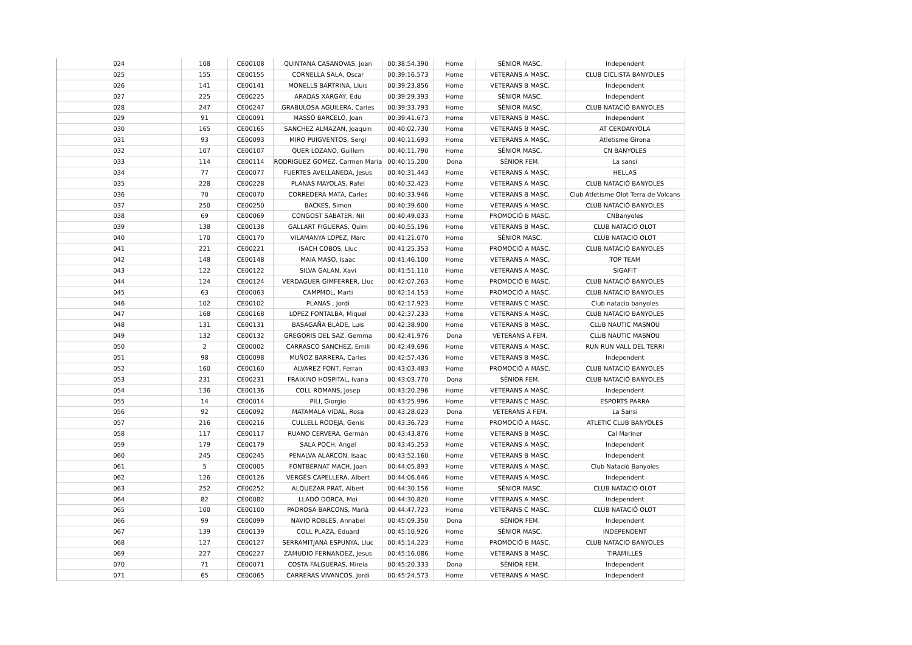| 024 | 108 | CE00108 | QUINTANA CASANOVAS, Joan | 00:38:54.390 | Home | SÈNIOR MASC. | Independent |
| 025 | 155 | CE00155 | CORNELLA SALA, Oscar | 00:39:16.573 | Home | VETERANS A MASC. | CLUB CICLISTA BANYOLES |
| 026 | 141 | CE00141 | MONELLS BARTRINA, Lluis | 00:39:23.856 | Home | VETERANS B MASC. | Independent |
| 027 | 225 | CE00225 | ARADAS XARGAY, Edu | 00:39:29.393 | Home | SÈNIOR MASC. | Independent |
| 028 | 247 | CE00247 | GRABULOSA AGUILERA, Carles | 00:39:33.793 | Home | SÈNIOR MASC. | CLUB NATACIÓ BANYOLES |
| 029 | 91 | CE00091 | MASSÓ BARCELÓ, Joan | 00:39:41.673 | Home | VETERANS B MASC. | Independent |
| 030 | 165 | CE00165 | SANCHEZ ALMAZAN, Joaquin | 00:40:02.730 | Home | VETERANS B MASC. | AT CERDANYOLA |
| 031 | 93 | CE00093 | MIRO PUIGVENTOS, Sergi | 00:40:11.693 | Home | VETERANS A MASC. | Atletisme Girona |
| 032 | 107 | CE00107 | QUER LOZANO, Guillem | 00:40:11.790 | Home | SÈNIOR MASC. | CN BANYOLES |
| 033 | 114 | CE00114 | RODRIGUEZ GOMEZ, Carmen Maria | 00:40:15.200 | Dona | SÈNIOR FEM. | La sansi |
| 034 | 77 | CE00077 | FUERTES AVELLANEDA, Jesus | 00:40:31.443 | Home | VETERANS A MASC. | HELLAS |
| 035 | 228 | CE00228 | PLANAS MAYOLAS, Rafel | 00:40:32.423 | Home | VETERANS A MASC. | CLUB NATACIÓ BANYOLES |
| 036 | 70 | CE00070 | CORREDERA MATA, Carles | 00:40:33.946 | Home | VETERANS B MASC. | Club Atletisme Olot Terra de Volcans |
| 037 | 250 | CE00250 | BACKES, Simon | 00:40:39.600 | Home | VETERANS A MASC. | CLUB NATACIÓ BANYOLES |
| 038 | 69 | CE00069 | CONGOST SABATER, Nil | 00:40:49.033 | Home | PROMOCIÓ B MASC. | CNBanyoles |
| 039 | 138 | CE00138 | GALLART FIGUERAS, Quim | 00:40:55.196 | Home | VETERANS B MASC. | CLUB NATACIO OLOT |
| 040 | 170 | CE00170 | VILAMANYA LOPEZ, Marc | 00:41:21.070 | Home | SÈNIOR MASC. | CLUB NATACIO OLOT |
| 041 | 221 | CE00221 | ISACH COBOS, Lluc | 00:41:25.353 | Home | PROMOCIÓ A MASC. | CLUB NATACIÓ BANYOLES |
| 042 | 148 | CE00148 | MAIA MASO, Isaac | 00:41:46.100 | Home | VETERANS A MASC. | TOP TEAM |
| 043 | 122 | CE00122 | SILVA GALAN, Xavi | 00:41:51.110 | Home | VETERANS A MASC. | SIGAFIT |
| 044 | 124 | CE00124 | VERDAGUER GIMFERRER, Lluc | 00:42:07.263 | Home | PROMOCIÓ B MASC. | CLUB NATACIÓ BANYOLES |
| 045 | 63 | CE00063 | CAMPMOL, Marti | 00:42:14.153 | Home | PROMOCIÓ A MASC. | CLUB NATACIO BANYOLES |
| 046 | 102 | CE00102 | PLANAS , Jordi | 00:42:17.923 | Home | VETERANS C MASC. | Club natacio banyoles |
| 047 | 168 | CE00168 | LOPEZ FONTALBA, Miquel | 00:42:37.233 | Home | VETERANS A MASC. | CLUB NATACIO BANYOLES |
| 048 | 131 | CE00131 | BASAGAÑA BLADE, Luis | 00:42:38.900 | Home | VETERANS B MASC. | CLUB NAUTIC MASNOU |
| 049 | 132 | CE00132 | GREGORIS DEL SAZ, Gemma | 00:42:41.976 | Dona | VETERANS A FEM. | CLUB NAUTIC MASNOU |
| 050 | 2 | CE00002 | CARRASCO SANCHEZ, Emili | 00:42:49.696 | Home | VETERANS A MASC. | RUN RUN VALL DEL TERRI |
| 051 | 98 | CE00098 | MUÑOZ BARRERA, Carles | 00:42:57.436 | Home | VETERANS B MASC. | Independent |
| 052 | 160 | CE00160 | ALVAREZ FONT, Ferran | 00:43:03.483 | Home | PROMOCIÓ A MASC. | CLUB NATACIO BANYOLES |
| 053 | 231 | CE00231 | FRAIXINO HOSPITAL, Ivana | 00:43:03.770 | Dona | SÈNIOR FEM. | CLUB NATACIÓ BANYOLES |
| 054 | 136 | CE00136 | COLL ROMANS, Josep | 00:43:20.296 | Home | VETERANS A MASC. | Independent |
| 055 | 14 | CE00014 | PILI, Giorgio | 00:43:25.996 | Home | VETERANS C MASC. | ESPORTS PARRA |
| 056 | 92 | CE00092 | MATAMALA VIDAL, Rosa | 00:43:28.023 | Dona | VETERANS A FEM. | La Sansi |
| 057 | 216 | CE00216 | CULLELL RODEJA, Genis | 00:43:36.723 | Home | PROMOCIÓ A MASC. | ATLETIC CLUB BANYOLES |
| 058 | 117 | CE00117 | RUANO CERVERA, Germán | 00:43:43.876 | Home | VETERANS B MASC. | Cal Mariner |
| 059 | 179 | CE00179 | SALA POCH, Angel | 00:43:45.253 | Home | VETERANS A MASC. | Independent |
| 060 | 245 | CE00245 | PENALVA ALARCON, Isaac | 00:43:52.160 | Home | VETERANS B MASC. | Independent |
| 061 | 5 | CE00005 | FONTBERNAT MACH, Joan | 00:44:05.893 | Home | VETERANS A MASC. | Club Natació Banyoles |
| 062 | 126 | CE00126 | VERGÉS CAPELLERA, Albert | 00:44:06.646 | Home | VETERANS A MASC. | Independent |
| 063 | 252 | CE00252 | ALQUEZAR PRAT, Albert | 00:44:30.156 | Home | SÈNIOR MASC. | CLUB NATACIO OLOT |
| 064 | 82 | CE00082 | LLADÓ DORCA, Moi | 00:44:30.820 | Home | VETERANS A MASC. | Independent |
| 065 | 100 | CE00100 | PADROSA BARCONS, Marià | 00:44:47.723 | Home | VETERANS C MASC. | CLUB NATACIÓ OLOT |
| 066 | 99 | CE00099 | NAVIO ROBLES, Annabel | 00:45:09.350 | Dona | SÈNIOR FEM. | Independent |
| 067 | 139 | CE00139 | COLL PLAZA, Eduard | 00:45:10.926 | Home | SÈNIOR MASC. | INDEPENDENT |
| 068 | 127 | CE00127 | SERRAMITJANA ESPUNYA, Lluc | 00:45:14.223 | Home | PROMOCIÓ B MASC. | CLUB NATACIO BANYOLES |
| 069 | 227 | CE00227 | ZAMUDIO FERNANDEZ, Jesus | 00:45:16.086 | Home | VETERANS B MASC. | TIRAMILLES |
| 070 | 71 | CE00071 | COSTA FALGUERAS, Mireia | 00:45:20.333 | Dona | SÈNIOR FEM. | Independent |
| 071 | 65 | CE00065 | CARRERAS VIVANCOS, Jordi | 00:45:24.573 | Home | VETERANS A MASC. | Independent |